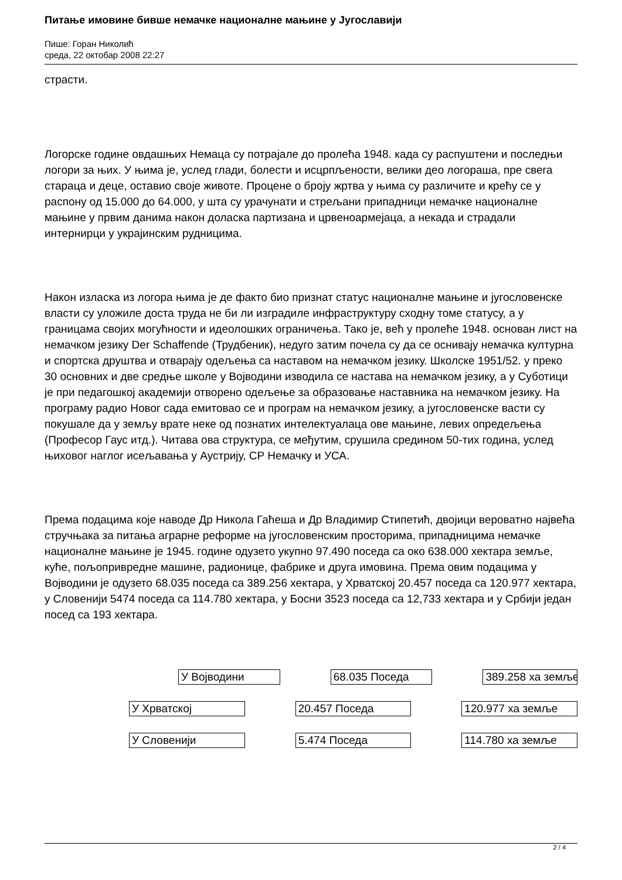Питање имовине бивше немачке националне мањине у Југославији
Пише: Горан Николић
среда, 22 октобар 2008 22:27
страсти.
Логорске године овдашњих Немаца су потрајале до пролећа 1948. када су распуштени и последњи логори за њих. У њима је, услед глади, болести и исцрпљености, велики део логораша, пре свега стараца и деце, оставио своје животе. Процене о броју жртва у њима су различите и крећу се у распону од 15.000 до 64.000, у шта су урачунати и стрељани припадници немачке националне мањине у првим данима након доласка партизана и црвеноармејаца, а некада и страдали интернирци у украјинским рудницима.
Након изласка из логора њима је де факто био признат статус националне мањине и југословенске власти су уложиле доста труда не би ли изградиле инфраструктуру сходну томе статусу, а у границама својих могућности и идеолошких ограничења. Тако је, већ у пролеће 1948. основан лист на немачком језику Der Schaffende (Трудбеник), недуго затим почела су да се оснивају немачка културна и спортска друштва и отварају одељења са наставом на немачком језику. Школске 1951/52. у преко 30 основних и две средње школе у Војводини изводила се настава на немачком језику, а у Суботици је при педагошкој академији отворено одељење за образовање наставника на немачком језику. На програму радио Новог сада емитовао се и програм на немачком језику, а југословенске васти су покушале да у земљу врате неке од познатих интелектуалаца ове мањине, левих опредељења (Професор Гаус итд.). Читава ова структура, се међутим, срушила средином 50-тих година, услед њиховог наглог исељавања у Аустрију, СР Немачку и УСА.
Према подацима које наводе Др Никола Гаћеша и Др Владимир Стипетић, двојици вероватно највећа стручњака за питања аграрне реформе на југословенским просторима, припадницима немачке националне мањине је 1945. године одузето укупно 97.490 поседа са око 638.000 хектара земље, куће, пољопривредне машине, радионице, фабрике и друга имовина. Према овим подацима у Војводини је одузето 68.035 поседа са 389.256 хектара, у Хрватској 20.457 поседа са 120.977 хектара, у Словенији 5474 поседа са 114.780 хектара, у Босни 3523 поседа са 12,733 хектара и у Србији један посед са 193 хектара.
У Војводини 68.035 Поседа 389.258 ха земље
У Хрватској 20.457 Поседа 120.977 ха земље
У Словенији 5.474 Поседа 114.780 ха земље
2 / 4